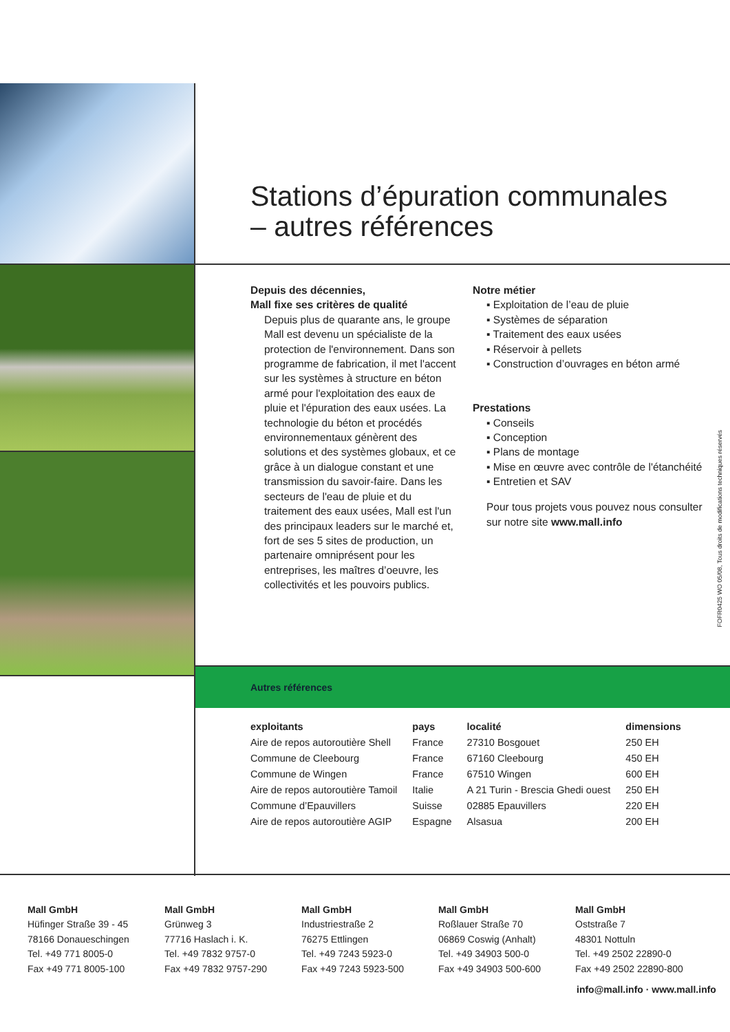Stations d’épuration communales
– autres références
Depuis des décennies,
Mall fixe ses critères de qualité
Depuis plus de quarante ans, le groupe Mall est devenu un spécialiste de la protection de l'environnement. Dans son programme de fabrication, il met l'accent sur les systèmes à structure en béton armé pour l'exploitation des eaux de pluie et l'épuration des eaux usées. La technologie du béton et procédés environnementaux génèrent des solutions et des systèmes globaux, et ce grâce à un dialogue constant et une transmission du savoir-faire. Dans les secteurs de l'eau de pluie et du traitement des eaux usées, Mall est l'un des principaux leaders sur le marché et, fort de ses 5 sites de production, un partenaire omniprésent pour les entreprises, les maîtres d’oeuvre, les collectivités et les pouvoirs publics.
Notre métier
▪ Exploitation de l’eau de pluie
▪ Systèmes de séparation
▪ Traitement des eaux usées
▪ Réservoir à pellets
▪ Construction d’ouvrages en béton armé
Prestations
▪ Conseils
▪ Conception
▪ Plans de montage
▪ Mise en œuvre avec contrôle de l'étanchéité
▪ Entretien et SAV
Pour tous projets vous pouvez nous consulter sur notre site www.mall.info
Autres références
| exploitants | pays | localité | dimensions |
| --- | --- | --- | --- |
| Aire de repos autoroutière Shell | France | 27310 Bosgouet | 250 EH |
| Commune de Cleebourg | France | 67160 Cleebourg | 450 EH |
| Commune de Wingen | France | 67510 Wingen | 600 EH |
| Aire de repos autoroutière Tamoil | Italie | A 21 Turin - Brescia Ghedi ouest | 250 EH |
| Commune d’Epauvillers | Suisse | 02885 Epauvillers | 220 EH |
| Aire de repos autoroutière AGIP | Espagne | Alsasua | 200 EH |
FOFR0425 WO 05/08, Tous droits de modifications techniques réservés
Mall GmbH
Hüfinger Straße 39 - 45
78166 Donaueschingen
Tel. +49 771 8005-0
Fax +49 771 8005-100
Mall GmbH
Grünweg 3
77716 Haslach i. K.
Tel. +49 7832 9757-0
Fax +49 7832 9757-290
Mall GmbH
Industriestraße 2
76275 Ettlingen
Tel. +49 7243 5923-0
Fax +49 7243 5923-500
Mall GmbH
Roßlauer Straße 70
06869 Coswig (Anhalt)
Tel. +49 34903 500-0
Fax +49 34903 500-600
Mall GmbH
Oststraße 7
48301 Nottuln
Tel. +49 2502 22890-0
Fax +49 2502 22890-800
info@mall.info · www.mall.info